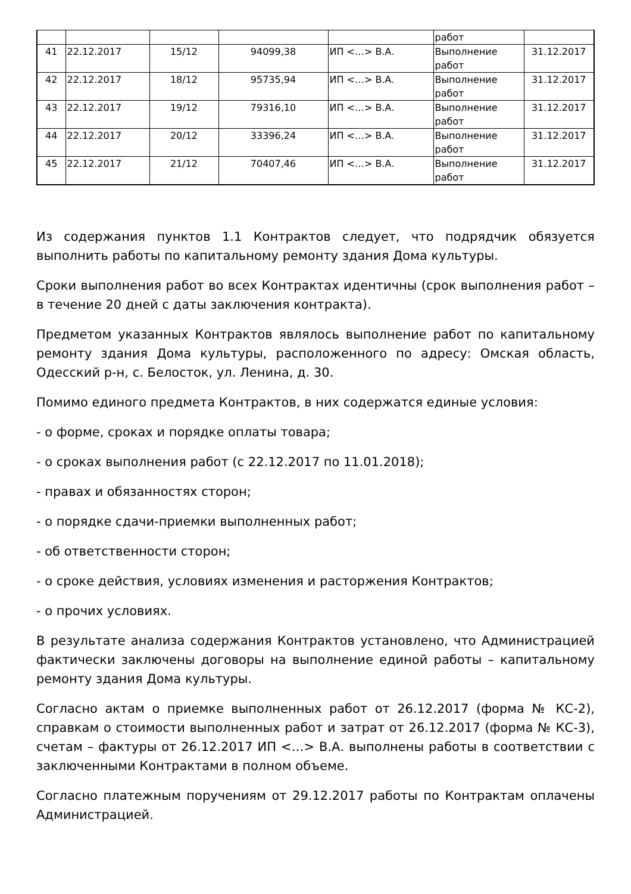| | | | | | работ | |
| 41 | 22.12.2017 | 15/12 | 94099,38 | ИП <…> В.А. | Выполнение работ | 31.12.2017 |
| 42 | 22.12.2017 | 18/12 | 95735,94 | ИП <…> В.А. | Выполнение работ | 31.12.2017 |
| 43 | 22.12.2017 | 19/12 | 79316,10 | ИП <…> В.А. | Выполнение работ | 31.12.2017 |
| 44 | 22.12.2017 | 20/12 | 33396,24 | ИП <…> В.А. | Выполнение работ | 31.12.2017 |
| 45 | 22.12.2017 | 21/12 | 70407,46 | ИП <…> В.А. | Выполнение работ | 31.12.2017 |
Из содержания пунктов 1.1 Контрактов следует, что подрядчик обязуется выполнить работы по капитальному ремонту здания Дома культуры.
Сроки выполнения работ во всех Контрактах идентичны (срок выполнения работ – в течение 20 дней с даты заключения контракта).
Предметом указанных Контрактов являлось выполнение работ по капитальному ремонту здания Дома культуры, расположенного по адресу: Омская область, Одесский р-н, с. Белосток, ул. Ленина, д. 30.
Помимо единого предмета Контрактов, в них содержатся единые условия:
- о форме, сроках и порядке оплаты товара;
- о сроках выполнения работ (с 22.12.2017 по 11.01.2018);
- правах и обязанностях сторон;
- о порядке сдачи-приемки выполненных работ;
- об ответственности сторон;
- о сроке действия, условиях изменения и расторжения Контрактов;
- о прочих условиях.
В результате анализа содержания Контрактов установлено, что Администрацией фактически заключены договоры на выполнение единой работы – капитальному ремонту здания Дома культуры.
Согласно актам о приемке выполненных работ от 26.12.2017 (форма № КС-2), справкам о стоимости выполненных работ и затрат от 26.12.2017 (форма № КС-3), счетам – фактуры от 26.12.2017 ИП <…> В.А. выполнены работы в соответствии с заключенными Контрактами в полном объеме.
Согласно платежным поручениям от 29.12.2017 работы по Контрактам оплачены Администрацией.